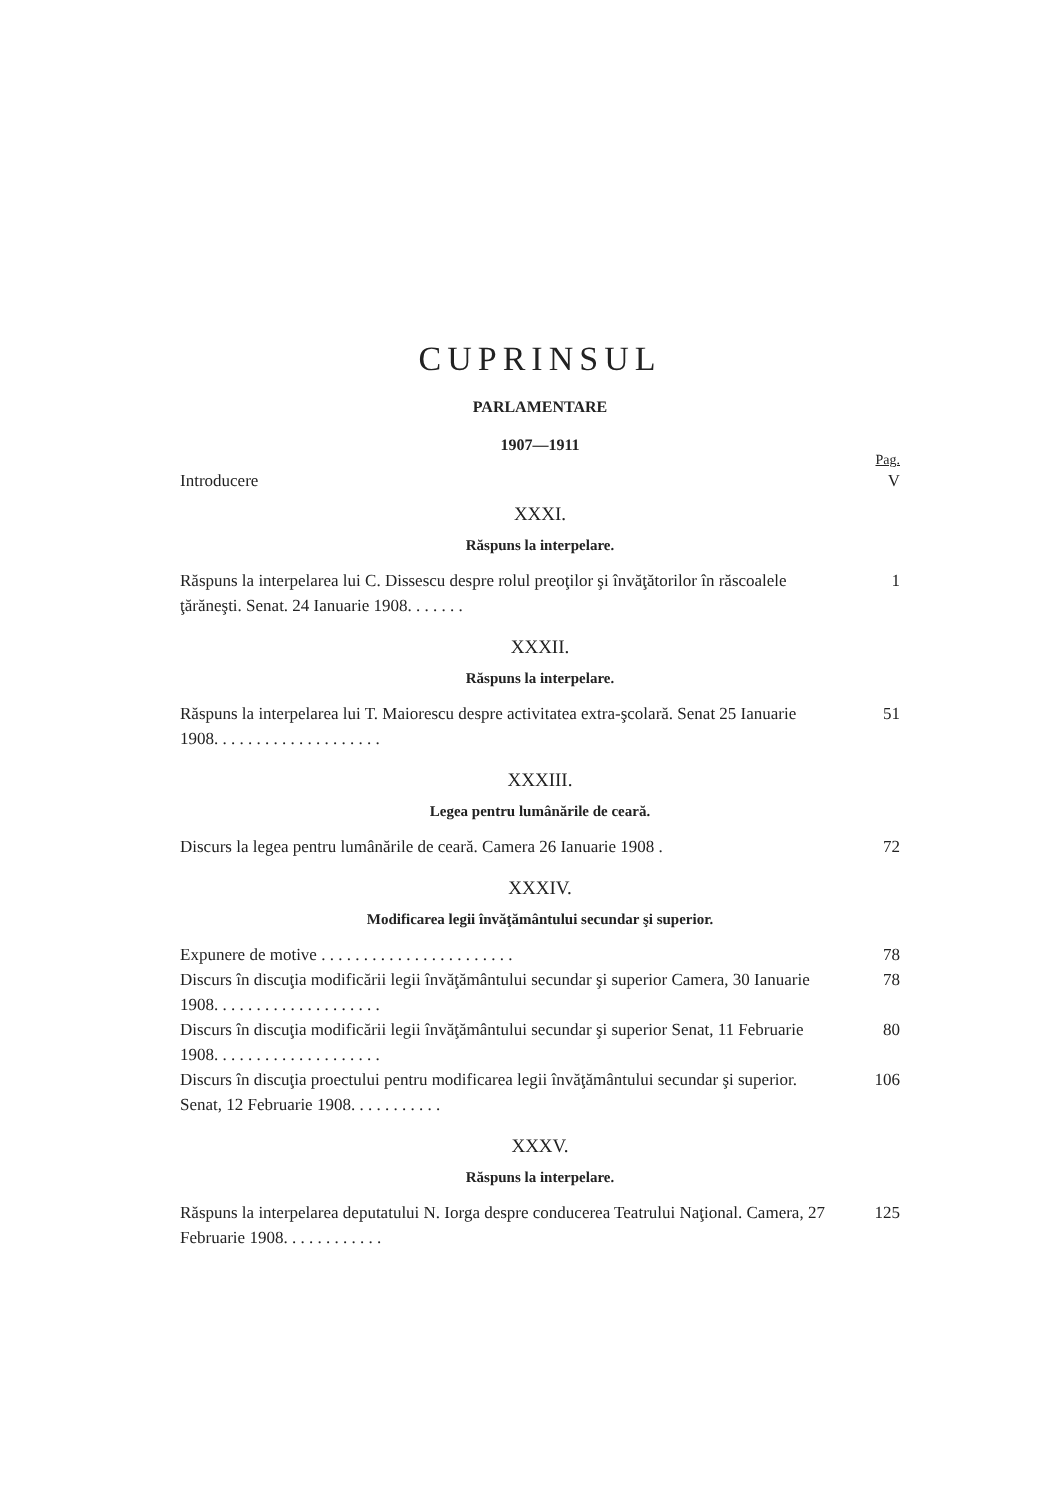CUPRINSUL
PARLAMENTARE
1907—1911
Pag.
Introducere V
XXXI.
Răspuns la interpelare.
Răspuns la interpelarea lui C. Dissescu despre rolul preoţilor şi învăţătorilor în răscoalele ţărăneşti. Senat. 24 Ianuarie 1908. . . . . . . 1
XXXII.
Răspuns la interpelare.
Răspuns la interpelarea lui T. Maiorescu despre activitatea extra-şcolară. Senat 25 Ianuarie 1908. . . . . . . . . . . . . . . . . . . . 51
XXXIII.
Legea pentru lumânările de ceară.
Discurs la legea pentru lumânările de ceară. Camera 26 Ianuarie 1908 . 72
XXXIV.
Modificarea legii învăţământului secundar şi superior.
Expunere de motive . . . . . . . . . . . . . . . . . . . . . . . 78
Discurs în discuţia modificării legii învăţământului secundar şi superior Camera, 30 Ianuarie 1908. . . . . . . . . . . . . . . . . . . . 78
Discurs în discuţia modificării legii învăţământului secundar şi superior Senat, 11 Februarie 1908. . . . . . . . . . . . . . . . . . . . 80
Discurs în discuţia proectului pentru modificarea legii învăţământului secundar şi superior. Senat, 12 Februarie 1908. . . . . . . . . . . 106
XXXV.
Răspuns la interpelare.
Răspuns la interpelarea deputatului N. Iorga despre conducerea Teatrului Naţional. Camera, 27 Februarie 1908. . . . . . . . . . . . 125